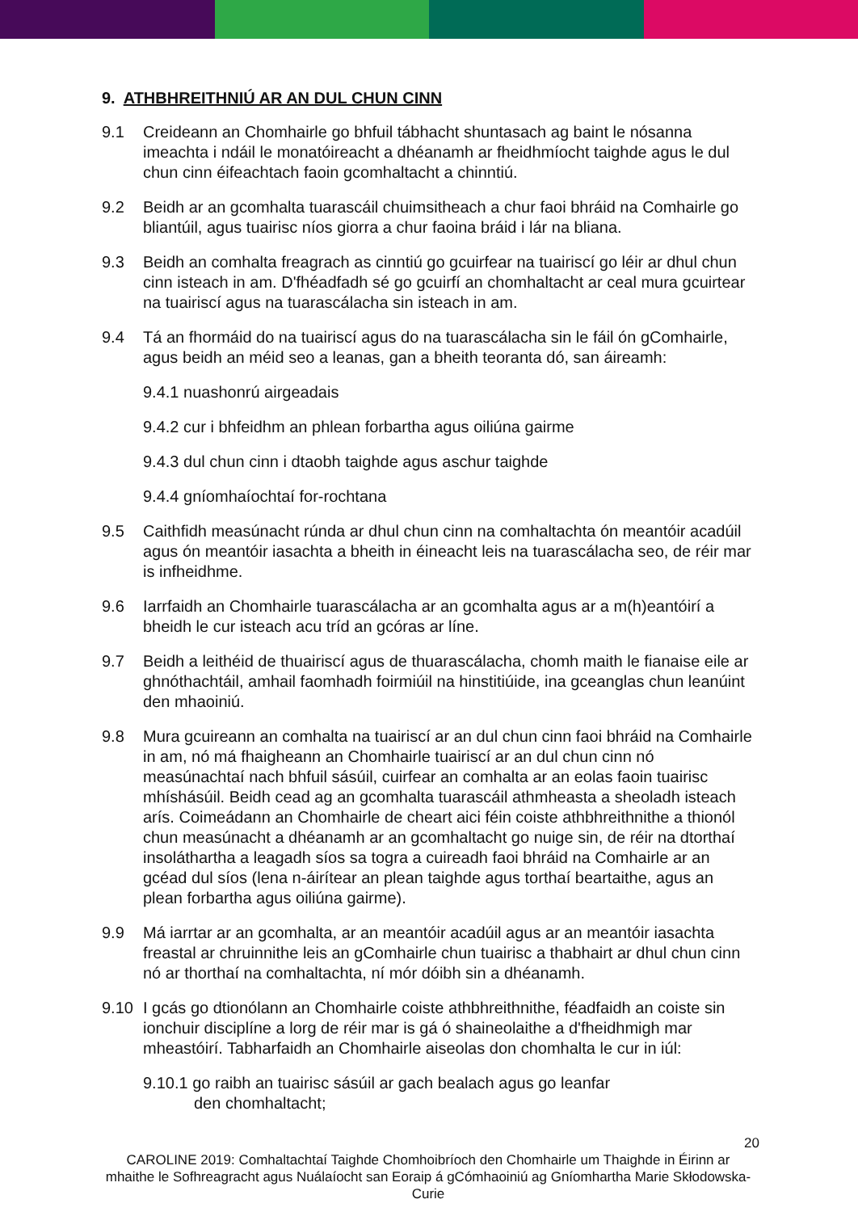9. ATHBHREITHNIÚ AR AN DUL CHUN CINN
9.1 Creideann an Chomhairle go bhfuil tábhacht shuntasach ag baint le nósanna imeachta i ndáil le monatóireacht a dhéanamh ar fheidhmíocht taighde agus le dul chun cinn éifeachtach faoin gcomhaltacht a chinntiú.
9.2 Beidh ar an gcomhalta tuarascáil chuimsitheach a chur faoi bhráid na Comhairle go bliantúil, agus tuairisc níos giorra a chur faoina bráid i lár na bliana.
9.3 Beidh an comhalta freagrach as cinntiú go gcuirfear na tuairiscí go léir ar dhul chun cinn isteach in am. D'fhéadfadh sé go gcuirfí an chomhaltacht ar ceal mura gcuirtear na tuairiscí agus na tuarascálacha sin isteach in am.
9.4 Tá an fhormáid do na tuairiscí agus do na tuarascálacha sin le fáil ón gComhairle, agus beidh an méid seo a leanas, gan a bheith teoranta dó, san áireamh:
9.4.1 nuashonrú airgeadais
9.4.2 cur i bhfeidhm an phlean forbartha agus oiliúna gairme
9.4.3 dul chun cinn i dtaobh taighde agus aschur taighde
9.4.4 gníomhaíochtaí for-rochtana
9.5 Caithfidh measúnacht rúnda ar dhul chun cinn na comhaltachta ón meantóir acadúil agus ón meantóir iasachta a bheith in éineacht leis na tuarascálacha seo, de réir mar is infheidhme.
9.6 Iarrfaidh an Chomhairle tuarascálacha ar an gcomhalta agus ar a m(h)eantóirí a bheidh le cur isteach acu tríd an gcóras ar líne.
9.7 Beidh a leithéid de thuairiscí agus de thuarascálacha, chomh maith le fianaise eile ar ghnóthachtáil, amhail faomhadh foirmiúil na hinstitiúide, ina gceanglas chun leanúint den mhaoiniú.
9.8 Mura gcuireann an comhalta na tuairiscí ar an dul chun cinn faoi bhráid na Comhairle in am, nó má fhaigheann an Chomhairle tuairiscí ar an dul chun cinn nó measúnachtaí nach bhfuil sásúil, cuirfear an comhalta ar an eolas faoin tuairisc mhíshásúil. Beidh cead ag an gcomhalta tuarascáil athmheasta a sheoladh isteach arís. Coimeádann an Chomhairle de cheart aici féin coiste athbhreithnithe a thionól chun measúnacht a dhéanamh ar an gcomhaltacht go nuige sin, de réir na dtorthaí insoláthartha a leagadh síos sa togra a cuireadh faoi bhráid na Comhairle ar an gcéad dul síos (lena n-áirítear an plean taighde agus torthaí beartaithe, agus an plean forbartha agus oiliúna gairme).
9.9 Má iarrtar ar an gcomhalta, ar an meantóir acadúil agus ar an meantóir iasachta freastal ar chruinnithe leis an gComhairle chun tuairisc a thabhairt ar dhul chun cinn nó ar thorthaí na comhaltachta, ní mór dóibh sin a dhéanamh.
9.10 I gcás go dtionólann an Chomhairle coiste athbhreithnithe, féadfaidh an coiste sin ionchuir disciplíne a lorg de réir mar is gá ó shaineolaithe a d'fheidhmigh mar mheastóirí. Tabharfaidh an Chomhairle aiseolas don chomhalta le cur in iúl:
9.10.1 go raibh an tuairisc sásúil ar gach bealach agus go leanfar
den chomhaltacht;
20
CAROLINE 2019: Comhaltachtaí Taighde Chomhoibríoch den Chomhairle um Thaighde in Éirinn ar mhaithe le Sofhreagracht agus Nuálaíocht san Eoraip á gCómhaoiniú ag Gníomhartha Marie Skłodowska-Curie